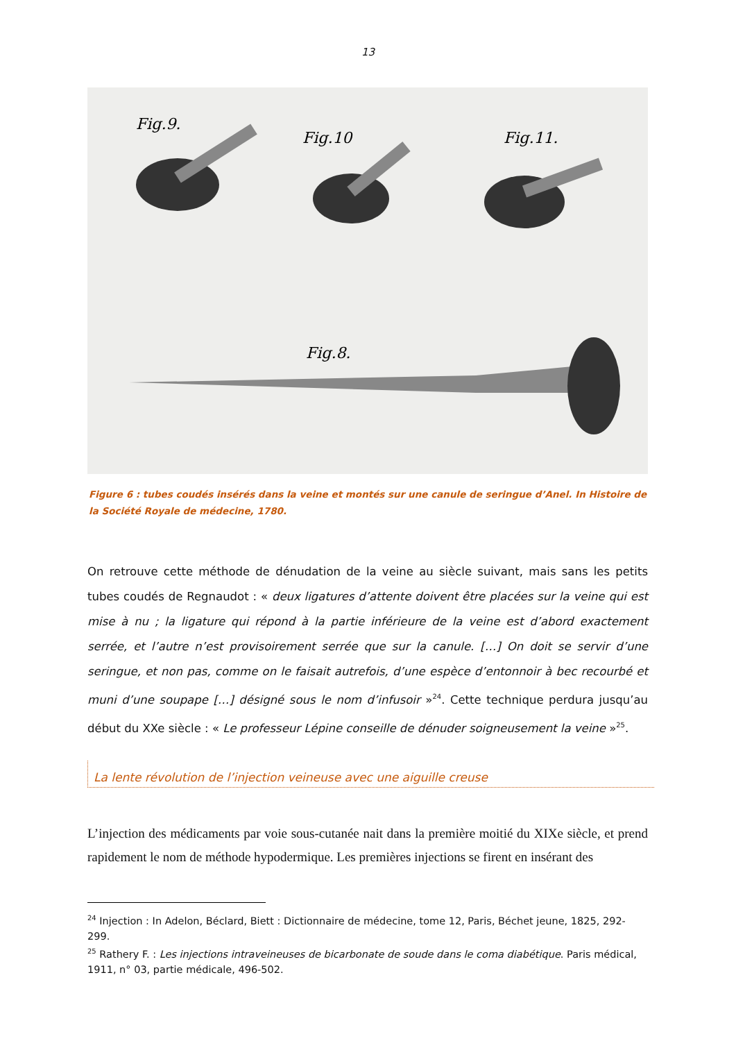13
Fig.9.
Fig.10
Fig.11.
Fig.8.
Figure 6 : tubes coudés insérés dans la veine et montés sur une canule de seringue d’Anel. In Histoire de la Société Royale de médecine, 1780.
On retrouve cette méthode de dénudation de la veine au siècle suivant, mais sans les petits tubes coudés de Regnaudot : « deux ligatures d’attente doivent être placées sur la veine qui est mise à nu ; la ligature qui répond à la partie inférieure de la veine est d’abord exactement serrée, et l’autre n’est provisoirement serrée que sur la canule. […] On doit se servir d’une seringue, et non pas, comme on le faisait autrefois, d’une espèce d’entonnoir à bec recourbé et muni d’une soupape […] désigné sous le nom d’infusoir »<sup>24</sup>. Cette technique perdura jusqu’au début du XXe siècle : « Le professeur Lépine conseille de dénuder soigneusement la veine »<sup>25</sup>.
La lente révolution de l’injection veineuse avec une aiguille creuse
L’injection des médicaments par voie sous-cutanée nait dans la première moitié du XIXe siècle, et prend rapidement le nom de méthode hypodermique. Les premières injections se firent en insérant des
<sup>24</sup> Injection : In Adelon, Béclard, Biett : Dictionnaire de médecine, tome 12, Paris, Béchet jeune, 1825, 292-299.
<sup>25</sup> Rathery F. : Les injections intraveineuses de bicarbonate de soude dans le coma diabétique. Paris médical, 1911, n° 03, partie médicale, 496-502.